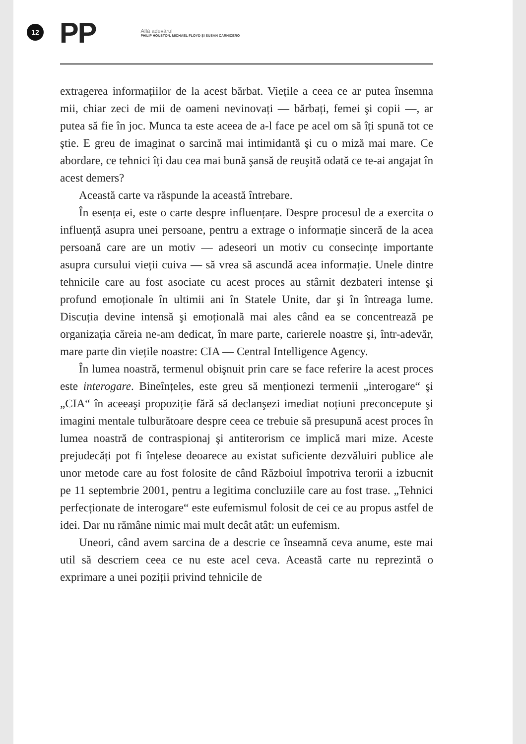12
PP
Află adevărul
PHILIP HOUSTON, MICHAEL FLOYD ȘI SUSAN CARNICERO
extragerea informațiilor de la acest bărbat. Viețile a ceea ce ar putea însemna mii, chiar zeci de mii de oameni nevinovați — bărbați, femei şi copii —, ar putea să fie în joc. Munca ta este aceea de a-l face pe acel om să îți spună tot ce ştie. E greu de imaginat o sarcină mai intimidantă şi cu o miză mai mare. Ce abordare, ce tehnici îți dau cea mai bună şansă de reuşită odată ce te-ai angajat în acest demers?
Această carte va răspunde la această întrebare.
În esența ei, este o carte despre influențare. Despre procesul de a exercita o influență asupra unei persoane, pentru a extrage o informație sinceră de la acea persoană care are un motiv — adeseori un motiv cu consecințe importante asupra cursului vieții cuiva — să vrea să ascundă acea informație. Unele dintre tehnicile care au fost asociate cu acest proces au stârnit dezbateri intense şi profund emoționale în ultimii ani în Statele Unite, dar şi în întreaga lume. Discuția devine intensă şi emoțională mai ales când ea se concentrează pe organizația căreia ne-am dedicat, în mare parte, carierele noastre şi, într-adevăr, mare parte din viețile noastre: CIA — Central Intelligence Agency.
În lumea noastră, termenul obişnuit prin care se face referire la acest proces este interogare. Bineînțeles, este greu să menționezi termenii „interogare“ şi „CIA“ în aceeaşi propoziție fără să declanşezi imediat noțiuni preconcepute şi imagini mentale tulburătoare despre ceea ce trebuie să presupună acest proces în lumea noastră de contraspionaj şi antiterorism ce implică mari mize. Aceste prejudecăți pot fi înțelese deoarece au existat suficiente dezvăluiri publice ale unor metode care au fost folosite de când Războiul împotriva terorii a izbucnit pe 11 septembrie 2001, pentru a legitima concluziile care au fost trase. „Tehnici perfecționate de interogare“ este eufemismul folosit de cei ce au propus astfel de idei. Dar nu rămâne nimic mai mult decât atât: un eufemism.
Uneori, când avem sarcina de a descrie ce înseamnă ceva anume, este mai util să descriem ceea ce nu este acel ceva. Această carte nu reprezintă o exprimare a unei poziții privind tehnicile de